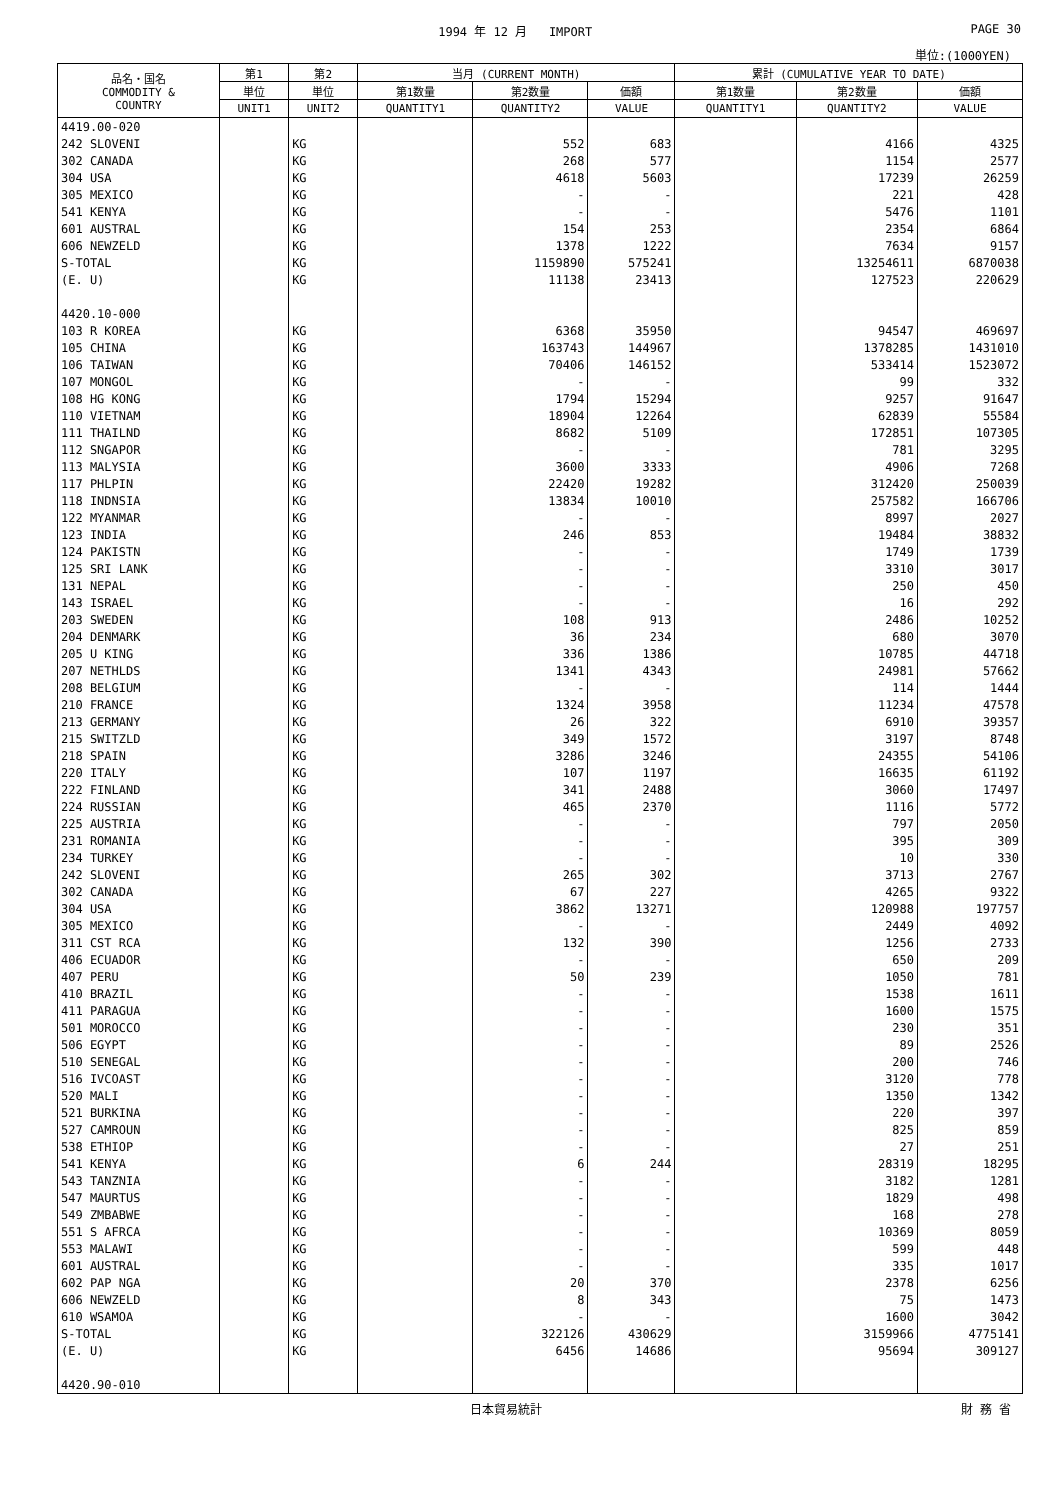1994 年 12 月 IMPORT PAGE 30
単位:(1000YEN)
| 品名・国名 COMMODITY & COUNTRY | 第1 | 第2 | 当月 (CURRENT MONTH) | | | 累計 (CUMULATIVE YEAR TO DATE) | | |
| --- | --- | --- | --- | --- | --- | --- | --- | --- |
| | 単位 | 単位 | 第1数量 | 第2数量 | 価額 | 第1数量 | 第2数量 | 価額 |
| | UNIT1 | UNIT2 | QUANTITY1 | QUANTITY2 | VALUE | QUANTITY1 | QUANTITY2 | VALUE |
| 4419.00-020 | | | | | | | | |
| 242 SLOVENI | | KG | | 552 | 683 | | 4166 | 4325 |
| 302 CANADA | | KG | | 268 | 577 | | 1154 | 2577 |
| 304 USA | | KG | | 4618 | 5603 | | 17239 | 26259 |
| 305 MEXICO | | KG | | - | - | | 221 | 428 |
| 541 KENYA | | KG | | - | - | | 5476 | 1101 |
| 601 AUSTRAL | | KG | | 154 | 253 | | 2354 | 6864 |
| 606 NEWZELD | | KG | | 1378 | 1222 | | 7634 | 9157 |
| S-TOTAL | | KG | | 1159890 | 575241 | | 13254611 | 6870038 |
| (E. U) | | KG | | 11138 | 23413 | | 127523 | 220629 |
| 4420.10-000 | | | | | | | | |
| 103 R KOREA | | KG | | 6368 | 35950 | | 94547 | 469697 |
| 105 CHINA | | KG | | 163743 | 144967 | | 1378285 | 1431010 |
| 106 TAIWAN | | KG | | 70406 | 146152 | | 533414 | 1523072 |
| 107 MONGOL | | KG | | - | - | | 99 | 332 |
| 108 HG KONG | | KG | | 1794 | 15294 | | 9257 | 91647 |
| 110 VIETNAM | | KG | | 18904 | 12264 | | 62839 | 55584 |
| 111 THAILND | | KG | | 8682 | 5109 | | 172851 | 107305 |
| 112 SNGAPOR | | KG | | - | - | | 781 | 3295 |
| 113 MALYSIA | | KG | | 3600 | 3333 | | 4906 | 7268 |
| 117 PHLPIN | | KG | | 22420 | 19282 | | 312420 | 250039 |
| 118 INDNSIA | | KG | | 13834 | 10010 | | 257582 | 166706 |
| 122 MYANMAR | | KG | | - | - | | 8997 | 2027 |
| 123 INDIA | | KG | | 246 | 853 | | 19484 | 38832 |
| 124 PAKISTN | | KG | | - | - | | 1749 | 1739 |
| 125 SRI LANK | | KG | | - | - | | 3310 | 3017 |
| 131 NEPAL | | KG | | - | - | | 250 | 450 |
| 143 ISRAEL | | KG | | - | - | | 16 | 292 |
| 203 SWEDEN | | KG | | 108 | 913 | | 2486 | 10252 |
| 204 DENMARK | | KG | | 36 | 234 | | 680 | 3070 |
| 205 U KING | | KG | | 336 | 1386 | | 10785 | 44718 |
| 207 NETHLDS | | KG | | 1341 | 4343 | | 24981 | 57662 |
| 208 BELGIUM | | KG | | - | - | | 114 | 1444 |
| 210 FRANCE | | KG | | 1324 | 3958 | | 11234 | 47578 |
| 213 GERMANY | | KG | | 26 | 322 | | 6910 | 39357 |
| 215 SWITZLD | | KG | | 349 | 1572 | | 3197 | 8748 |
| 218 SPAIN | | KG | | 3286 | 3246 | | 24355 | 54106 |
| 220 ITALY | | KG | | 107 | 1197 | | 16635 | 61192 |
| 222 FINLAND | | KG | | 341 | 2488 | | 3060 | 17497 |
| 224 RUSSIAN | | KG | | 465 | 2370 | | 1116 | 5772 |
| 225 AUSTRIA | | KG | | - | - | | 797 | 2050 |
| 231 ROMANIA | | KG | | - | - | | 395 | 309 |
| 234 TURKEY | | KG | | - | - | | 10 | 330 |
| 242 SLOVENI | | KG | | 265 | 302 | | 3713 | 2767 |
| 302 CANADA | | KG | | 67 | 227 | | 4265 | 9322 |
| 304 USA | | KG | | 3862 | 13271 | | 120988 | 197757 |
| 305 MEXICO | | KG | | - | - | | 2449 | 4092 |
| 311 CST RCA | | KG | | 132 | 390 | | 1256 | 2733 |
| 406 ECUADOR | | KG | | - | - | | 650 | 209 |
| 407 PERU | | KG | | 50 | 239 | | 1050 | 781 |
| 410 BRAZIL | | KG | | - | - | | 1538 | 1611 |
| 411 PARAGUA | | KG | | - | - | | 1600 | 1575 |
| 501 MOROCCO | | KG | | - | - | | 230 | 351 |
| 506 EGYPT | | KG | | - | - | | 89 | 2526 |
| 510 SENEGAL | | KG | | - | - | | 200 | 746 |
| 516 IVCOAST | | KG | | - | - | | 3120 | 778 |
| 520 MALI | | KG | | - | - | | 1350 | 1342 |
| 521 BURKINA | | KG | | - | - | | 220 | 397 |
| 527 CAMROUN | | KG | | - | - | | 825 | 859 |
| 538 ETHIOP | | KG | | - | - | | 27 | 251 |
| 541 KENYA | | KG | | 6 | 244 | | 28319 | 18295 |
| 543 TANZNIA | | KG | | - | - | | 3182 | 1281 |
| 547 MAURTUS | | KG | | - | - | | 1829 | 498 |
| 549 ZMBABWE | | KG | | - | - | | 168 | 278 |
| 551 S AFRCA | | KG | | - | - | | 10369 | 8059 |
| 553 MALAWI | | KG | | - | - | | 599 | 448 |
| 601 AUSTRAL | | KG | | - | - | | 335 | 1017 |
| 602 PAP NGA | | KG | | 20 | 370 | | 2378 | 6256 |
| 606 NEWZELD | | KG | | 8 | 343 | | 75 | 1473 |
| 610 WSAMOA | | KG | | - | - | | 1600 | 3042 |
| S-TOTAL | | KG | | 322126 | 430629 | | 3159966 | 4775141 |
| (E. U) | | KG | | 6456 | 14686 | | 95694 | 309127 |
| 4420.90-010 | | | | | | | | |
日本貿易統計 財 務 省